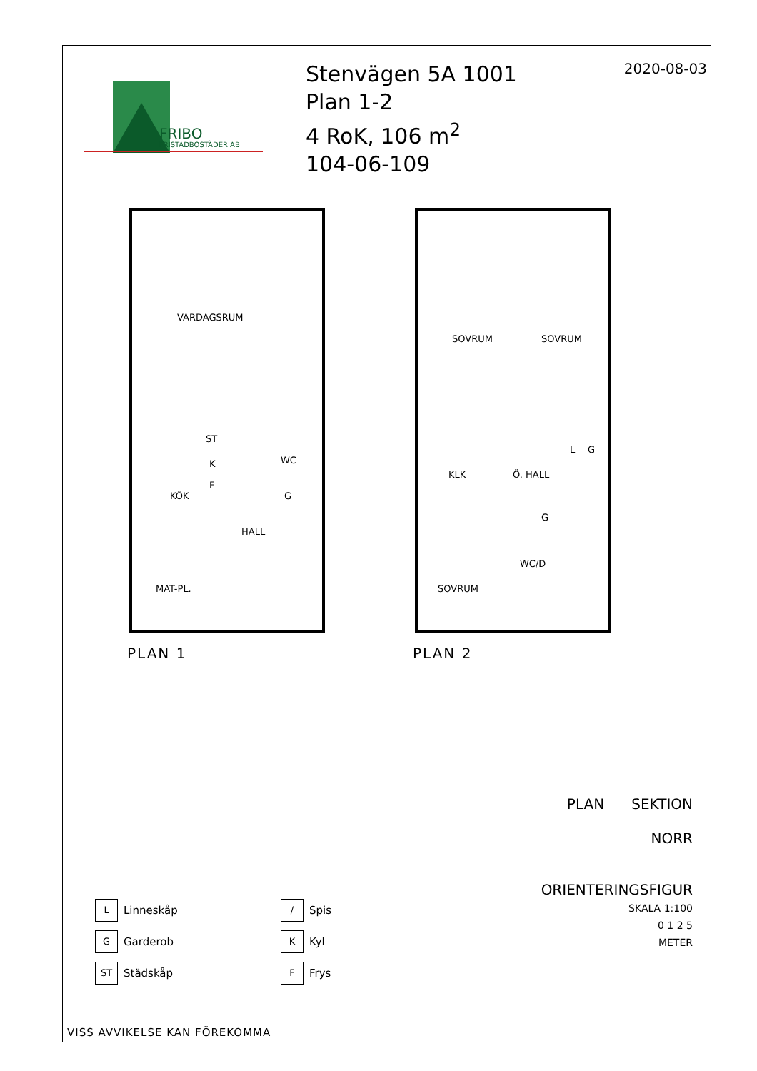FRIBO
FRISTADBOSTÄDER AB
Stenvägen 5A 1001
Plan 1-2
4 RoK, 106 m<sup>2</sup>
104-06-109
2020-08-03
VARDAGSRUM
KÖK
HALL
MAT-PL.
ST
K
F
WC
G
PLAN 1
SOVRUM
SOVRUM
KLK
Ö. HALL
L
G
G
WC/D
SOVRUM
PLAN 2
PLAN SEKTION
NORR
ORIENTERINGSFIGUR
SKALA 1:100
0 1 2 5
METER
L
Linneskåp
/
Spis
G
Garderob
K
Kyl
ST
Städskåp
F
Frys
VISS AVVIKELSE KAN FÖREKOMMA